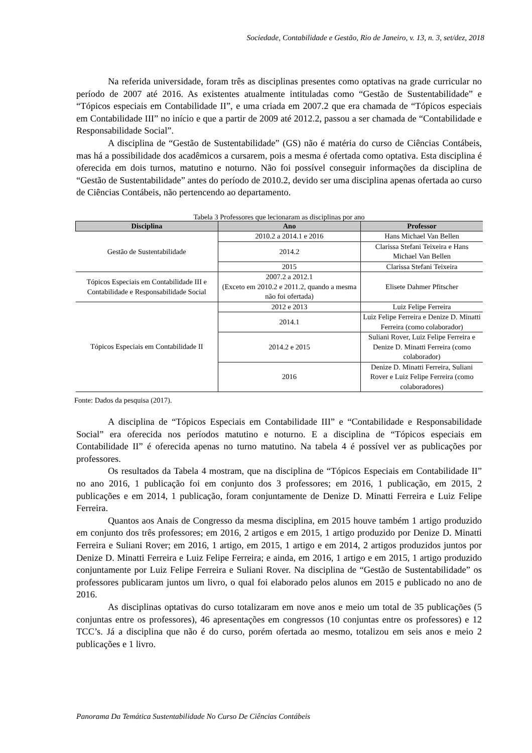Sociedade, Contabilidade e Gestão, Rio de Janeiro, v. 13, n. 3, set/dez, 2018
Na referida universidade, foram três as disciplinas presentes como optativas na grade curricular no período de 2007 até 2016. As existentes atualmente intituladas como “Gestão de Sustentabilidade” e “Tópicos especiais em Contabilidade II”, e uma criada em 2007.2 que era chamada de “Tópicos especiais em Contabilidade III” no início e que a partir de 2009 até 2012.2, passou a ser chamada de “Contabilidade e Responsabilidade Social”.
A disciplina de “Gestão de Sustentabilidade” (GS) não é matéria do curso de Ciências Contábeis, mas há a possibilidade dos acadêmicos a cursarem, pois a mesma é ofertada como optativa. Esta disciplina é oferecida em dois turnos, matutino e noturno. Não foi possível conseguir informações da disciplina de “Gestão de Sustentabilidade” antes do período de 2010.2, devido ser uma disciplina apenas ofertada ao curso de Ciências Contábeis, não pertencendo ao departamento.
Tabela 3 Professores que lecionaram as disciplinas por ano
| Disciplina | Ano | Professor |
| --- | --- | --- |
| Gestão de Sustentabilidade | 2010.2 a 2014.1 e 2016 | Hans Michael Van Bellen |
| | 2014.2 | Clarissa Stefani Teixeira e Hans Michael Van Bellen |
| | 2015 | Clarissa Stefani Teixeira |
| Tópicos Especiais em Contabilidade III e Contabilidade e Responsabilidade Social | 2007.2 a 2012.1 (Exceto em 2010.2 e 2011.2, quando a mesma não foi ofertada) | Elisete Dahmer Pfitscher |
| Tópicos Especiais em Contabilidade II | 2012 e 2013 | Luiz Felipe Ferreira |
| | 2014.1 | Luiz Felipe Ferreira e Denize D. Minatti Ferreira (como colaborador) |
| | 2014.2 e 2015 | Suliani Rover, Luiz Felipe Ferreira e Denize D. Minatti Ferreira (como colaborador) |
| | 2016 | Denize D. Minatti Ferreira, Suliani Rover e Luiz Felipe Ferreira (como colaboradores) |
Fonte: Dados da pesquisa (2017).
A disciplina de “Tópicos Especiais em Contabilidade III” e “Contabilidade e Responsabilidade Social” era oferecida nos períodos matutino e noturno. E a disciplina de “Tópicos especiais em Contabilidade II” é oferecida apenas no turno matutino. Na tabela 4 é possível ver as publicações por professores.
Os resultados da Tabela 4 mostram, que na disciplina de “Tópicos Especiais em Contabilidade II” no ano 2016, 1 publicação foi em conjunto dos 3 professores; em 2016, 1 publicação, em 2015, 2 publicações e em 2014, 1 publicação, foram conjuntamente de Denize D. Minatti Ferreira e Luiz Felipe Ferreira.
Quantos aos Anais de Congresso da mesma disciplina, em 2015 houve também 1 artigo produzido em conjunto dos três professores; em 2016, 2 artigos e em 2015, 1 artigo produzido por Denize D. Minatti Ferreira e Suliani Rover; em 2016, 1 artigo, em 2015, 1 artigo e em 2014, 2 artigos produzidos juntos por Denize D. Minatti Ferreira e Luiz Felipe Ferreira; e ainda, em 2016, 1 artigo e em 2015, 1 artigo produzido conjuntamente por Luiz Felipe Ferreira e Suliani Rover. Na disciplina de “Gestão de Sustentabilidade” os professores publicaram juntos um livro, o qual foi elaborado pelos alunos em 2015 e publicado no ano de 2016.
As disciplinas optativas do curso totalizaram em nove anos e meio um total de 35 publicações (5 conjuntas entre os professores), 46 apresentações em congressos (10 conjuntas entre os professores) e 12 TCC’s. Já a disciplina que não é do curso, porém ofertada ao mesmo, totalizou em seis anos e meio 2 publicações e 1 livro.
Panorama Da Temática Sustentabilidade No Curso De Ciências Contábeis